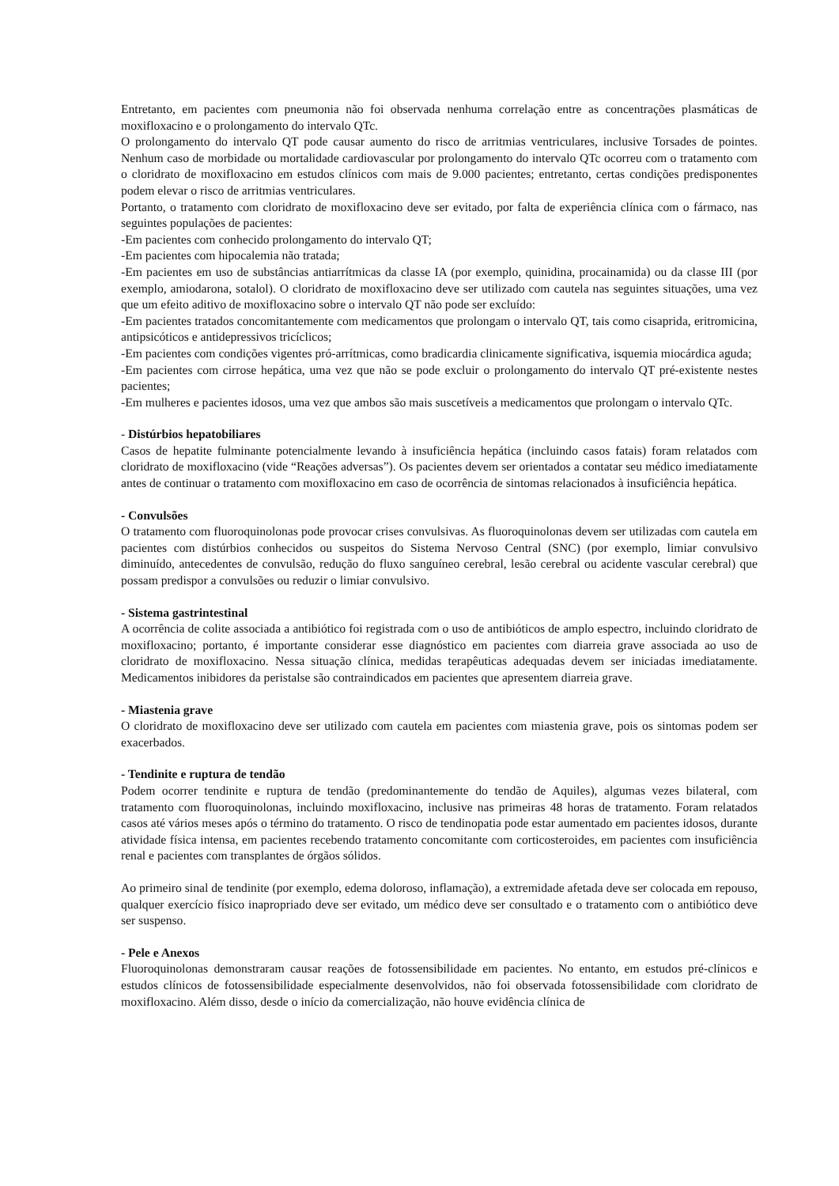Entretanto, em pacientes com pneumonia não foi observada nenhuma correlação entre as concentrações plasmáticas de moxifloxacino e o prolongamento do intervalo QTc.
O prolongamento do intervalo QT pode causar aumento do risco de arritmias ventriculares, inclusive Torsades de pointes. Nenhum caso de morbidade ou mortalidade cardiovascular por prolongamento do intervalo QTc ocorreu com o tratamento com o cloridrato de moxifloxacino em estudos clínicos com mais de 9.000 pacientes; entretanto, certas condições predisponentes podem elevar o risco de arritmias ventriculares.
Portanto, o tratamento com cloridrato de moxifloxacino deve ser evitado, por falta de experiência clínica com o fármaco, nas seguintes populações de pacientes:
-Em pacientes com conhecido prolongamento do intervalo QT;
-Em pacientes com hipocalemia não tratada;
-Em pacientes em uso de substâncias antiarrítmicas da classe IA (por exemplo, quinidina, procainamida) ou da classe III (por exemplo, amiodarona, sotalol). O cloridrato de moxifloxacino deve ser utilizado com cautela nas seguintes situações, uma vez que um efeito aditivo de moxifloxacino sobre o intervalo QT não pode ser excluído:
-Em pacientes tratados concomitantemente com medicamentos que prolongam o intervalo QT, tais como cisaprida, eritromicina, antipsicóticos e antidepressivos tricíclicos;
-Em pacientes com condições vigentes pró-arrítmicas, como bradicardia clinicamente significativa, isquemia miocárdica aguda;
-Em pacientes com cirrose hepática, uma vez que não se pode excluir o prolongamento do intervalo QT pré-existente nestes pacientes;
-Em mulheres e pacientes idosos, uma vez que ambos são mais suscetíveis a medicamentos que prolongam o intervalo QTc.
- Distúrbios hepatobiliares
Casos de hepatite fulminante potencialmente levando à insuficiência hepática (incluindo casos fatais) foram relatados com cloridrato de moxifloxacino (vide “Reações adversas”). Os pacientes devem ser orientados a contatar seu médico imediatamente antes de continuar o tratamento com moxifloxacino em caso de ocorrência de sintomas relacionados à insuficiência hepática.
- Convulsões
O tratamento com fluoroquinolonas pode provocar crises convulsivas. As fluoroquinolonas devem ser utilizadas com cautela em pacientes com distúrbios conhecidos ou suspeitos do Sistema Nervoso Central (SNC) (por exemplo, limiar convulsivo diminuído, antecedentes de convulsão, redução do fluxo sanguíneo cerebral, lesão cerebral ou acidente vascular cerebral) que possam predispor a convulsões ou reduzir o limiar convulsivo.
- Sistema gastrintestinal
A ocorrência de colite associada a antibiótico foi registrada com o uso de antibióticos de amplo espectro, incluindo cloridrato de moxifloxacino; portanto, é importante considerar esse diagnóstico em pacientes com diarreia grave associada ao uso de cloridrato de moxifloxacino. Nessa situação clínica, medidas terapêuticas adequadas devem ser iniciadas imediatamente. Medicamentos inibidores da peristalse são contraindicados em pacientes que apresentem diarreia grave.
- Miastenia grave
O cloridrato de moxifloxacino deve ser utilizado com cautela em pacientes com miastenia grave, pois os sintomas podem ser exacerbados.
- Tendinite e ruptura de tendão
Podem ocorrer tendinite e ruptura de tendão (predominantemente do tendão de Aquiles), algumas vezes bilateral, com tratamento com fluoroquinolonas, incluindo moxifloxacino, inclusive nas primeiras 48 horas de tratamento. Foram relatados casos até vários meses após o término do tratamento. O risco de tendinopatia pode estar aumentado em pacientes idosos, durante atividade física intensa, em pacientes recebendo tratamento concomitante com corticosteroides, em pacientes com insuficiência renal e pacientes com transplantes de órgãos sólidos.
Ao primeiro sinal de tendinite (por exemplo, edema doloroso, inflamação), a extremidade afetada deve ser colocada em repouso, qualquer exercício físico inapropriado deve ser evitado, um médico deve ser consultado e o tratamento com o antibiótico deve ser suspenso.
- Pele e Anexos
Fluoroquinolonas demonstraram causar reações de fotossensibilidade em pacientes. No entanto, em estudos pré-clínicos e estudos clínicos de fotossensibilidade especialmente desenvolvidos, não foi observada fotossensibilidade com cloridrato de moxifloxacino. Além disso, desde o início da comercialização, não houve evidência clínica de